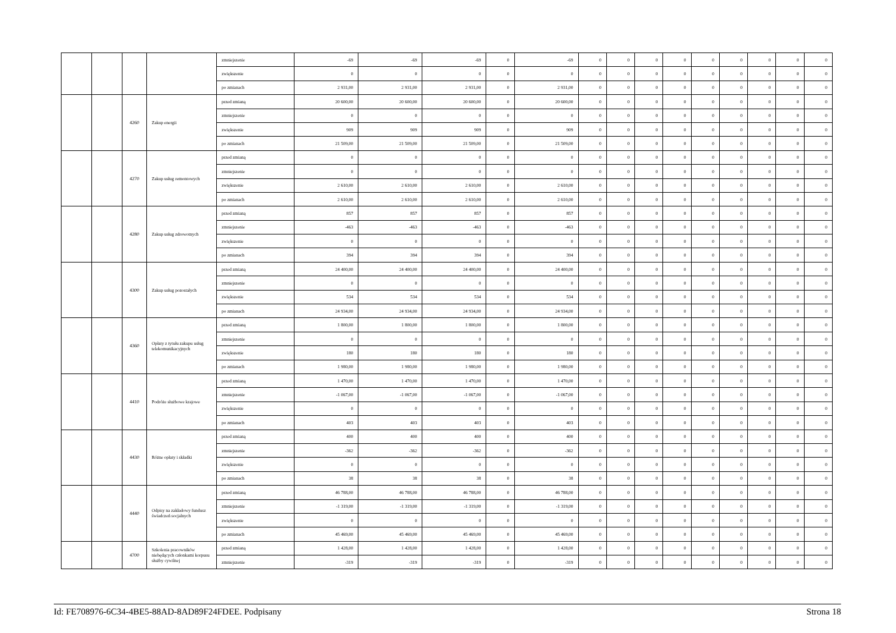| | | | | zmniejszenie | -69 | -69 | -69 | 0 | -69 | 0 | 0 | 0 | 0 | 0 | 0 | 0 | 0 | 0 |
| | | | | zwiększenie | 0 | 0 | 0 | 0 | 0 | 0 | 0 | 0 | 0 | 0 | 0 | 0 | 0 | 0 |
| | | | | po zmianach | 2 931,00 | 2 931,00 | 2 931,00 | 0 | 2 931,00 | 0 | 0 | 0 | 0 | 0 | 0 | 0 | 0 | 0 |
| | | 4260 | Zakup energii | przed zmianą | 20 600,00 | 20 600,00 | 20 600,00 | 0 | 20 600,00 | 0 | 0 | 0 | 0 | 0 | 0 | 0 | 0 | 0 |
| | | | | zmniejszenie | 0 | 0 | 0 | 0 | 0 | 0 | 0 | 0 | 0 | 0 | 0 | 0 | 0 | 0 |
| | | | | zwiększenie | 909 | 909 | 909 | 0 | 909 | 0 | 0 | 0 | 0 | 0 | 0 | 0 | 0 | 0 |
| | | | | po zmianach | 21 509,00 | 21 509,00 | 21 509,00 | 0 | 21 509,00 | 0 | 0 | 0 | 0 | 0 | 0 | 0 | 0 | 0 |
| | | 4270 | Zakup usług remontowych | przed zmianą | 0 | 0 | 0 | 0 | 0 | 0 | 0 | 0 | 0 | 0 | 0 | 0 | 0 | 0 |
| | | | | zmniejszenie | 0 | 0 | 0 | 0 | 0 | 0 | 0 | 0 | 0 | 0 | 0 | 0 | 0 | 0 |
| | | | | zwiększenie | 2 610,00 | 2 610,00 | 2 610,00 | 0 | 2 610,00 | 0 | 0 | 0 | 0 | 0 | 0 | 0 | 0 | 0 |
| | | | | po zmianach | 2 610,00 | 2 610,00 | 2 610,00 | 0 | 2 610,00 | 0 | 0 | 0 | 0 | 0 | 0 | 0 | 0 | 0 |
| | | 4280 | Zakup usług zdrowotnych | przed zmianą | 857 | 857 | 857 | 0 | 857 | 0 | 0 | 0 | 0 | 0 | 0 | 0 | 0 | 0 |
| | | | | zmniejszenie | -463 | -463 | -463 | 0 | -463 | 0 | 0 | 0 | 0 | 0 | 0 | 0 | 0 | 0 |
| | | | | zwiększenie | 0 | 0 | 0 | 0 | 0 | 0 | 0 | 0 | 0 | 0 | 0 | 0 | 0 | 0 |
| | | | | po zmianach | 394 | 394 | 394 | 0 | 394 | 0 | 0 | 0 | 0 | 0 | 0 | 0 | 0 | 0 |
| | | 4300 | Zakup usług pozostałych | przed zmianą | 24 400,00 | 24 400,00 | 24 400,00 | 0 | 24 400,00 | 0 | 0 | 0 | 0 | 0 | 0 | 0 | 0 | 0 |
| | | | | zmniejszenie | 0 | 0 | 0 | 0 | 0 | 0 | 0 | 0 | 0 | 0 | 0 | 0 | 0 | 0 |
| | | | | zwiększenie | 534 | 534 | 534 | 0 | 534 | 0 | 0 | 0 | 0 | 0 | 0 | 0 | 0 | 0 |
| | | | | po zmianach | 24 934,00 | 24 934,00 | 24 934,00 | 0 | 24 934,00 | 0 | 0 | 0 | 0 | 0 | 0 | 0 | 0 | 0 |
| | | 4360 | Opłaty z tytułu zakupu usług telekomunikacyjnych | przed zmianą | 1 800,00 | 1 800,00 | 1 800,00 | 0 | 1 800,00 | 0 | 0 | 0 | 0 | 0 | 0 | 0 | 0 | 0 |
| | | | | zmniejszenie | 0 | 0 | 0 | 0 | 0 | 0 | 0 | 0 | 0 | 0 | 0 | 0 | 0 | 0 |
| | | | | zwiększenie | 180 | 180 | 180 | 0 | 180 | 0 | 0 | 0 | 0 | 0 | 0 | 0 | 0 | 0 |
| | | | | po zmianach | 1 980,00 | 1 980,00 | 1 980,00 | 0 | 1 980,00 | 0 | 0 | 0 | 0 | 0 | 0 | 0 | 0 | 0 |
| | | 4410 | Podróże służbowe krajowe | przed zmianą | 1 470,00 | 1 470,00 | 1 470,00 | 0 | 1 470,00 | 0 | 0 | 0 | 0 | 0 | 0 | 0 | 0 | 0 |
| | | | | zmniejszenie | -1 067,00 | -1 067,00 | -1 067,00 | 0 | -1 067,00 | 0 | 0 | 0 | 0 | 0 | 0 | 0 | 0 | 0 |
| | | | | zwiększenie | 0 | 0 | 0 | 0 | 0 | 0 | 0 | 0 | 0 | 0 | 0 | 0 | 0 | 0 |
| | | | | po zmianach | 403 | 403 | 403 | 0 | 403 | 0 | 0 | 0 | 0 | 0 | 0 | 0 | 0 | 0 |
| | | 4430 | Różne opłaty i składki | przed zmianą | 400 | 400 | 400 | 0 | 400 | 0 | 0 | 0 | 0 | 0 | 0 | 0 | 0 | 0 |
| | | | | zmniejszenie | -362 | -362 | -362 | 0 | -362 | 0 | 0 | 0 | 0 | 0 | 0 | 0 | 0 | 0 |
| | | | | zwiększenie | 0 | 0 | 0 | 0 | 0 | 0 | 0 | 0 | 0 | 0 | 0 | 0 | 0 | 0 |
| | | | | po zmianach | 38 | 38 | 38 | 0 | 38 | 0 | 0 | 0 | 0 | 0 | 0 | 0 | 0 | 0 |
| | | 4440 | Odpisy na zakładowy fundusz świadczeń socjalnych | przed zmianą | 46 788,00 | 46 788,00 | 46 788,00 | 0 | 46 788,00 | 0 | 0 | 0 | 0 | 0 | 0 | 0 | 0 | 0 |
| | | | | zmniejszenie | -1 319,00 | -1 319,00 | -1 319,00 | 0 | -1 319,00 | 0 | 0 | 0 | 0 | 0 | 0 | 0 | 0 | 0 |
| | | | | zwiększenie | 0 | 0 | 0 | 0 | 0 | 0 | 0 | 0 | 0 | 0 | 0 | 0 | 0 | 0 |
| | | | | po zmianach | 45 469,00 | 45 469,00 | 45 469,00 | 0 | 45 469,00 | 0 | 0 | 0 | 0 | 0 | 0 | 0 | 0 | 0 |
| | | 4700 | Szkolenia pracowników niebędących członkami korpusu służby cywilnej | przed zmianą | 1 428,00 | 1 428,00 | 1 428,00 | 0 | 1 428,00 | 0 | 0 | 0 | 0 | 0 | 0 | 0 | 0 | 0 |
| | | | | zmniejszenie | -319 | -319 | -319 | 0 | -319 | 0 | 0 | 0 | 0 | 0 | 0 | 0 | 0 | 0 |
Id: FE708976-6C34-4BE5-88AD-8AD89F24FDEE. Podpisany Strona 18